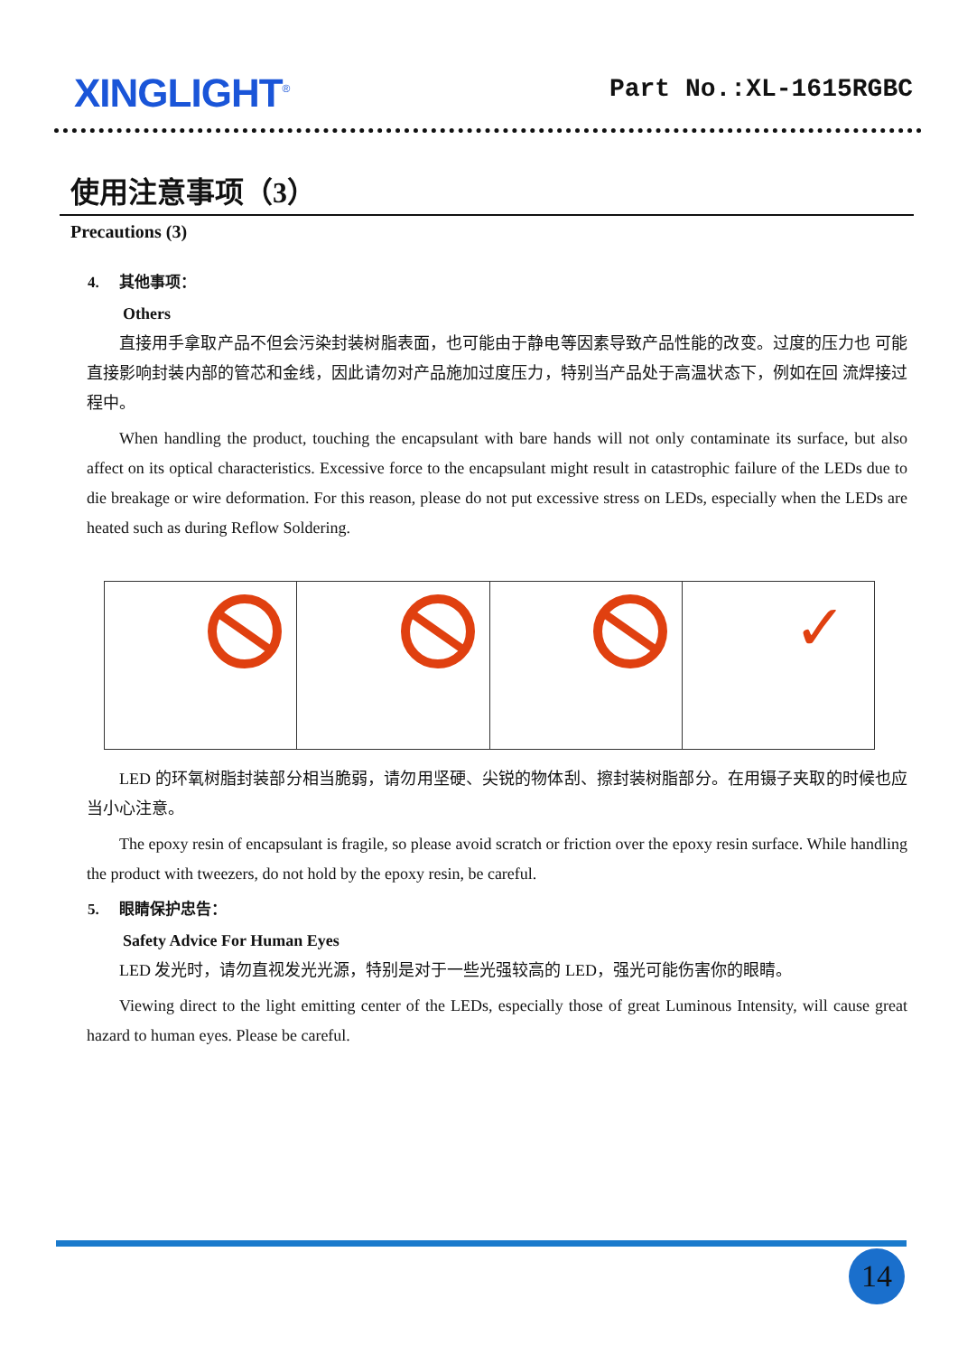XINGLIGHT<sup>®</sup>
Part No.:XL-1615RGBC
使用注意事项（3）
Precautions (3)
4. 其他事项：
Others
直接用手拿取产品不但会污染封装树脂表面，也可能由于静电等因素导致产品性能的改变。过度的压力也 可能直接影响封装内部的管芯和金线，因此请勿对产品施加过度压力，特别当产品处于高温状态下，例如在回 流焊接过程中。
When handling the product, touching the encapsulant with bare hands will not only contaminate its surface, but also affect on its optical characteristics. Excessive force to the encapsulant might result in catastrophic failure of the LEDs due to die breakage or wire deformation. For this reason, please do not put excessive stress on LEDs, especially when the LEDs are heated such as during Reflow Soldering.
✓
LED 的环氧树脂封装部分相当脆弱，请勿用坚硬、尖锐的物体刮、擦封装树脂部分。在用镊子夹取的时候也应当小心注意。
The epoxy resin of encapsulant is fragile, so please avoid scratch or friction over the epoxy resin surface. While handling the product with tweezers, do not hold by the epoxy resin, be careful.
5. 眼睛保护忠告：
Safety Advice For Human Eyes
LED 发光时，请勿直视发光光源，特别是对于一些光强较高的 LED，强光可能伤害你的眼睛。
Viewing direct to the light emitting center of the LEDs, especially those of great Luminous Intensity, will cause great hazard to human eyes. Please be careful.
14